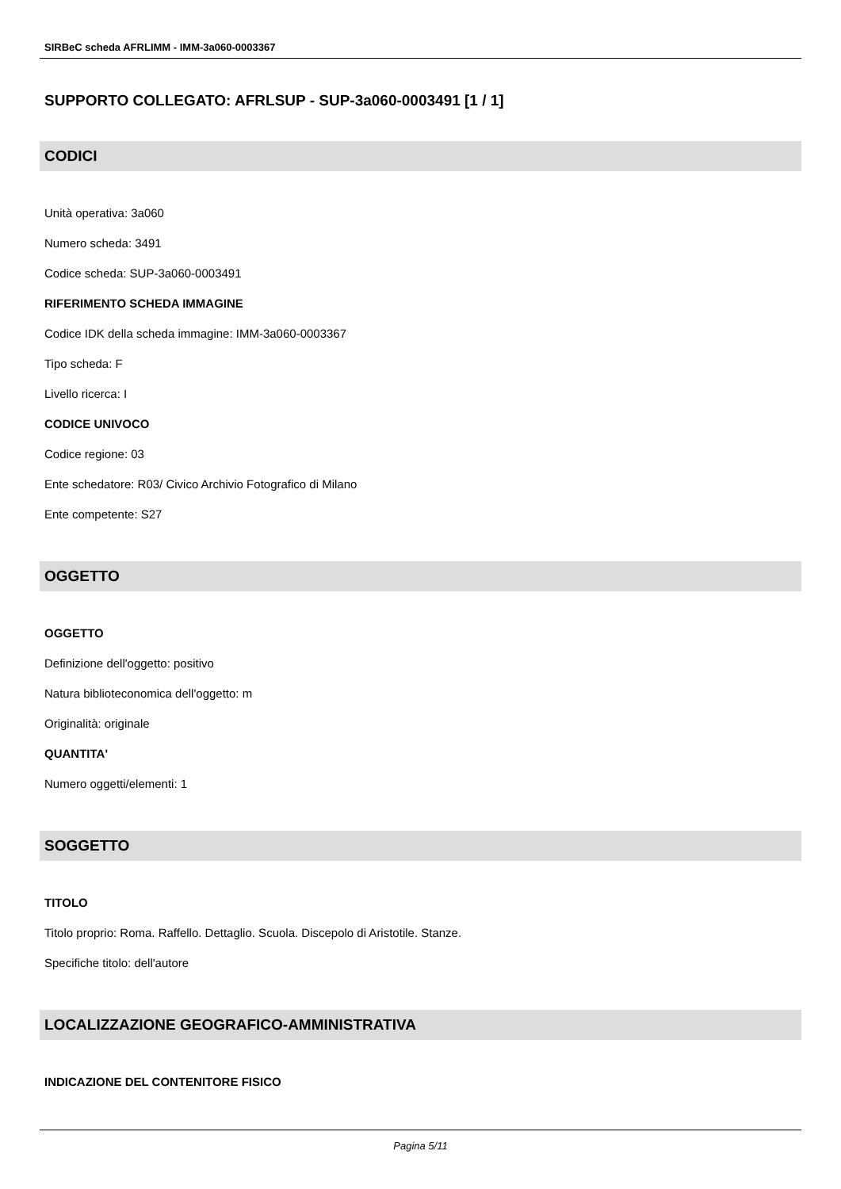SIRBeC scheda AFRLIMM - IMM-3a060-0003367
SUPPORTO COLLEGATO: AFRLSUP - SUP-3a060-0003491 [1 / 1]
CODICI
Unità operativa: 3a060
Numero scheda: 3491
Codice scheda: SUP-3a060-0003491
RIFERIMENTO SCHEDA IMMAGINE
Codice IDK della scheda immagine: IMM-3a060-0003367
Tipo scheda: F
Livello ricerca: I
CODICE UNIVOCO
Codice regione: 03
Ente schedatore: R03/ Civico Archivio Fotografico di Milano
Ente competente: S27
OGGETTO
OGGETTO
Definizione dell'oggetto: positivo
Natura biblioteconomica dell'oggetto: m
Originalità: originale
QUANTITA'
Numero oggetti/elementi: 1
SOGGETTO
TITOLO
Titolo proprio: Roma. Raffello. Dettaglio. Scuola. Discepolo di Aristotile. Stanze.
Specifiche titolo: dell'autore
LOCALIZZAZIONE GEOGRAFICO-AMMINISTRATIVA
INDICAZIONE DEL CONTENITORE FISICO
Pagina 5/11